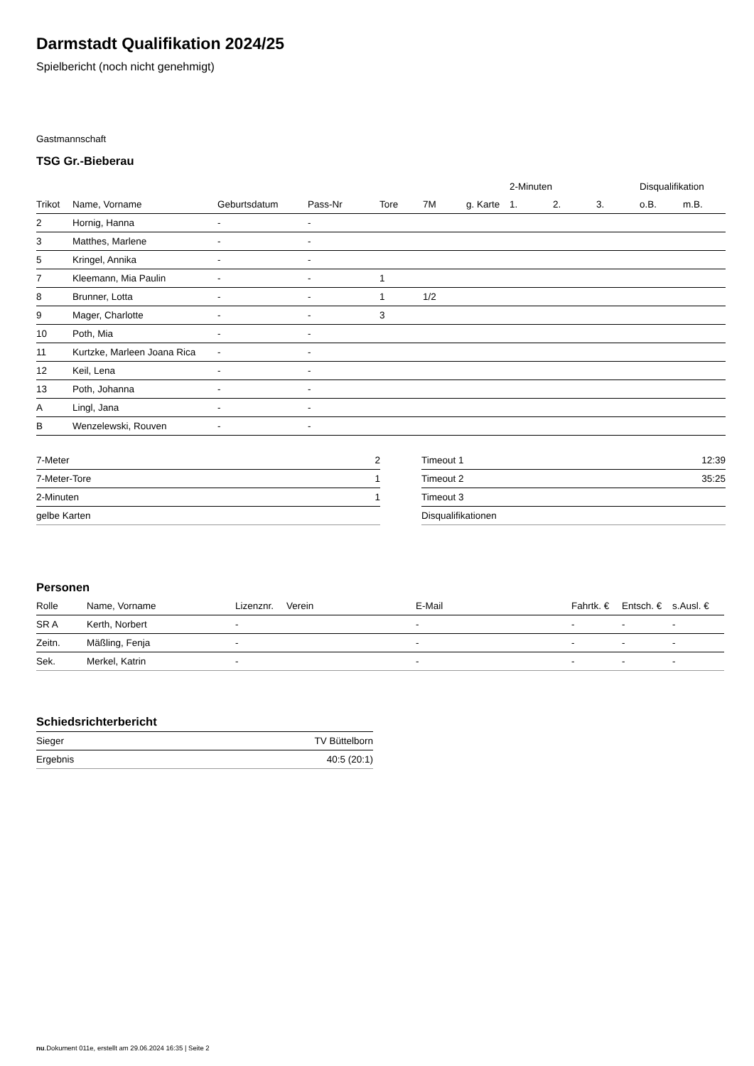Darmstadt Qualifikation 2024/25
Spielbericht (noch nicht genehmigt)
Gastmannschaft
TSG Gr.-Bieberau
| | | | | | | | 2-Minuten | | | Disqualifikation | |
| --- | --- | --- | --- | --- | --- | --- | --- | --- | --- | --- | --- |
| Trikot | Name, Vorname | Geburtsdatum | Pass-Nr | Tore | 7M | g. Karte | 1. | 2. | 3. | o.B. | m.B. |
| 2 | Hornig, Hanna | - | - | | | | | | | | |
| 3 | Matthes, Marlene | - | - | | | | | | | | |
| 5 | Kringel, Annika | - | - | | | | | | | | |
| 7 | Kleemann, Mia Paulin | - | - | 1 | | | | | | | |
| 8 | Brunner, Lotta | - | - | 1 | 1/2 | | | | | | |
| 9 | Mager, Charlotte | - | - | 3 | | | | | | | |
| 10 | Poth, Mia | - | - | | | | | | | | |
| 11 | Kurtzke, Marleen Joana Rica | - | - | | | | | | | | |
| 12 | Keil, Lena | - | - | | | | | | | | |
| 13 | Poth, Johanna | - | - | | | | | | | | |
| A | Lingl, Jana | - | - | | | | | | | | |
| B | Wenzelewski, Rouven | - | - | | | | | | | | |
| 7-Meter | 2 |
| 7-Meter-Tore | 1 |
| 2-Minuten | 1 |
| gelbe Karten | |
| Timeout 1 | 12:39 |
| Timeout 2 | 35:25 |
| Timeout 3 | |
| Disqualifikationen | |
Personen
| Rolle | Name, Vorname | Lizenznr. | Verein | E-Mail | Fahrtk. € | Entsch. € | s.Ausl. € |
| --- | --- | --- | --- | --- | --- | --- | --- |
| SR A | Kerth, Norbert | - | | - | - | - | - |
| Zeitn. | Mäßling, Fenja | - | | - | - | - | - |
| Sek. | Merkel, Katrin | - | | - | - | - | - |
Schiedsrichterbericht
| Sieger | TV Büttelborn |
| Ergebnis | 40:5 (20:1) |
nu.Dokument 011e, erstellt am 29.06.2024 16:35 | Seite 2